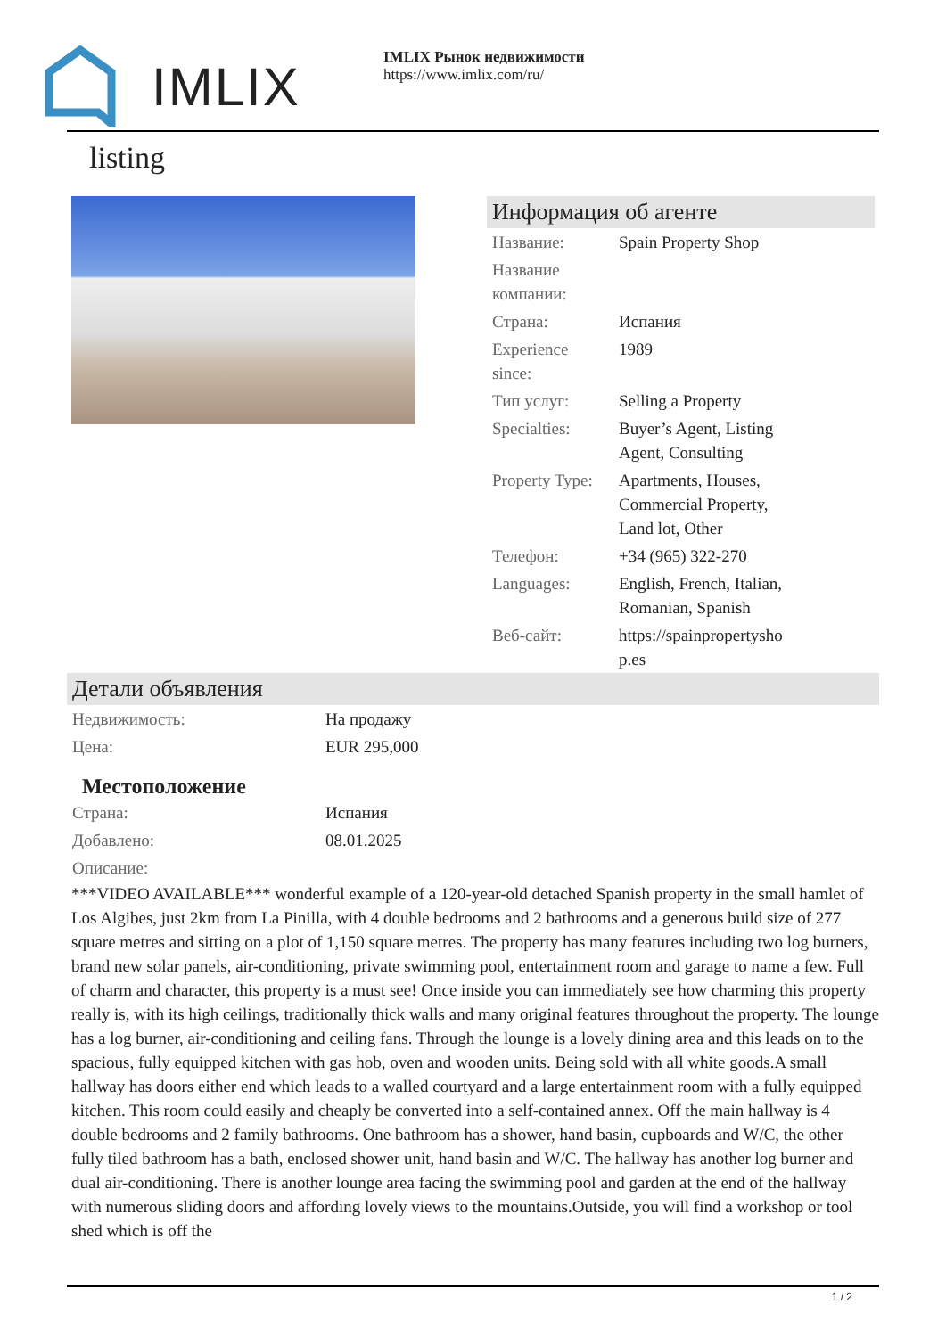IMLIX
IMLIX Рынок недвижимости
https://www.imlix.com/ru/
listing
Информация об агенте
| Название: | Spain Property Shop |
| Название компании: | |
| Страна: | Испания |
| Experience since: | 1989 |
| Тип услуг: | Selling a Property |
| Specialties: | Buyer’s Agent, Listing Agent, Consulting |
| Property Type: | Apartments, Houses, Commercial Property, Land lot, Other |
| Телефон: | +34 (965) 322-270 |
| Languages: | English, French, Italian, Romanian, Spanish |
| Веб-сайт: | https://spainpropertysho p.es |
Детали объявления
| Недвижимость: | На продажу |
| Цена: | EUR 295,000 |
Местоположение
| Страна: | Испания |
| Добавлено: | 08.01.2025 |
| Описание: | |
***VIDEO AVAILABLE*** wonderful example of a 120-year-old detached Spanish property in the small hamlet of Los Algibes, just 2km from La Pinilla, with 4 double bedrooms and 2 bathrooms and a generous build size of 277 square metres and sitting on a plot of 1,150 square metres. The property has many features including two log burners, brand new solar panels, air-conditioning, private swimming pool, entertainment room and garage to name a few. Full of charm and character, this property is a must see! Once inside you can immediately see how charming this property really is, with its high ceilings, traditionally thick walls and many original features throughout the property. The lounge has a log burner, air-conditioning and ceiling fans. Through the lounge is a lovely dining area and this leads on to the spacious, fully equipped kitchen with gas hob, oven and wooden units. Being sold with all white goods.A small hallway has doors either end which leads to a walled courtyard and a large entertainment room with a fully equipped kitchen. This room could easily and cheaply be converted into a self-contained annex. Off the main hallway is 4 double bedrooms and 2 family bathrooms. One bathroom has a shower, hand basin, cupboards and W/C, the other fully tiled bathroom has a bath, enclosed shower unit, hand basin and W/C. The hallway has another log burner and dual air-conditioning. There is another lounge area facing the swimming pool and garden at the end of the hallway with numerous sliding doors and affording lovely views to the mountains.Outside, you will find a workshop or tool shed which is off the
1 / 2